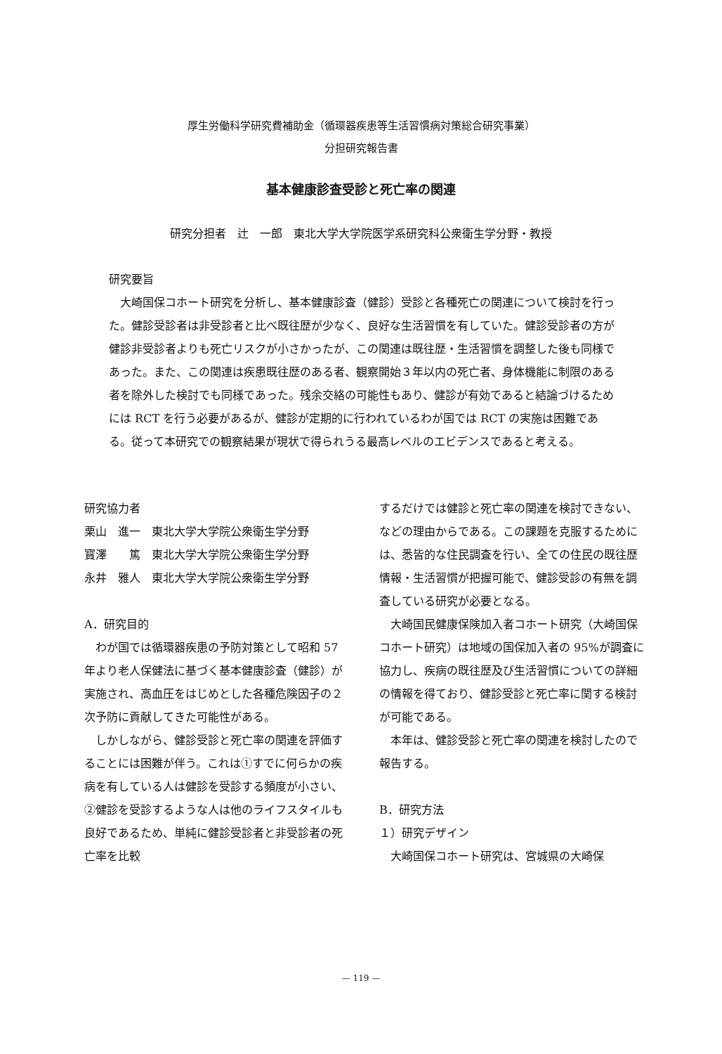厚生労働科学研究費補助金（循環器疾患等生活習慣病対策総合研究事業）
分担研究報告書
基本健康診査受診と死亡率の関連
研究分担者　辻　一郎　東北大学大学院医学系研究科公衆衛生学分野・教授
研究要旨
大崎国保コホート研究を分析し、基本健康診査（健診）受診と各種死亡の関連について検討を行った。健診受診者は非受診者と比べ既往歴が少なく、良好な生活習慣を有していた。健診受診者の方が健診非受診者よりも死亡リスクが小さかったが、この関連は既往歴・生活習慣を調整した後も同様であった。また、この関連は疾患既往歴のある者、観察開始３年以内の死亡者、身体機能に制限のある者を除外した検討でも同様であった。残余交絡の可能性もあり、健診が有効であると結論づけるためには RCT を行う必要があるが、健診が定期的に行われているわが国では RCT の実施は困難である。従って本研究での観察結果が現状で得られうる最高レベルのエビデンスであると考える。
研究協力者
栗山　進一　東北大学大学院公衆衛生学分野
寳澤　　篤　東北大学大学院公衆衛生学分野
永井　雅人　東北大学大学院公衆衛生学分野
A．研究目的
わが国では循環器疾患の予防対策として昭和 57 年より老人保健法に基づく基本健康診査（健診）が実施され、高血圧をはじめとした各種危険因子の２次予防に貢献してきた可能性がある。
しかしながら、健診受診と死亡率の関連を評価することには困難が伴う。これは①すでに何らかの疾病を有している人は健診を受診する頻度が小さい、②健診を受診するような人は他のライフスタイルも良好であるため、単純に健診受診者と非受診者の死亡率を比較
するだけでは健診と死亡率の関連を検討できない、などの理由からである。この課題を克服するためには、悉皆的な住民調査を行い、全ての住民の既往歴情報・生活習慣が把握可能で、健診受診の有無を調査している研究が必要となる。
大崎国民健康保険加入者コホート研究（大崎国保コホート研究）は地域の国保加入者の 95%が調査に協力し、疾病の既往歴及び生活習慣についての詳細の情報を得ており、健診受診と死亡率に関する検討が可能である。
本年は、健診受診と死亡率の関連を検討したので報告する。
B．研究方法
１）研究デザイン
大崎国保コホート研究は、宮城県の大崎保
— 119 —